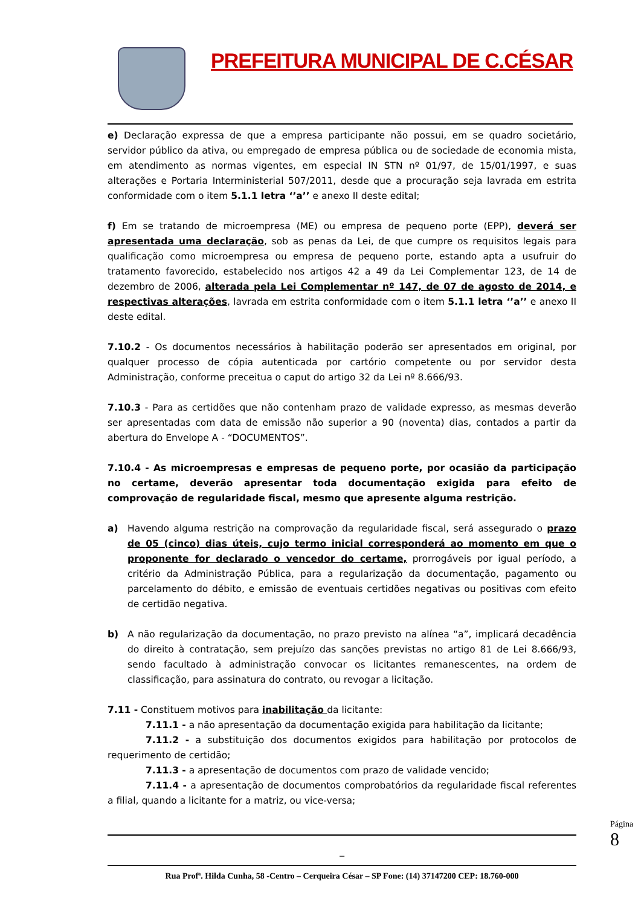PREFEITURA MUNICIPAL DE C.CÉSAR
e) Declaração expressa de que a empresa participante não possui, em se quadro societário, servidor público da ativa, ou empregado de empresa pública ou de sociedade de economia mista, em atendimento as normas vigentes, em especial IN STN nº 01/97, de 15/01/1997, e suas alterações e Portaria Interministerial 507/2011, desde que a procuração seja lavrada em estrita conformidade com o item 5.1.1 letra ‘’a’’ e anexo II deste edital;
f) Em se tratando de microempresa (ME) ou empresa de pequeno porte (EPP), deverá ser apresentada uma declaração, sob as penas da Lei, de que cumpre os requisitos legais para qualificação como microempresa ou empresa de pequeno porte, estando apta a usufruir do tratamento favorecido, estabelecido nos artigos 42 a 49 da Lei Complementar 123, de 14 de dezembro de 2006, alterada pela Lei Complementar nº 147, de 07 de agosto de 2014, e respectivas alterações, lavrada em estrita conformidade com o item 5.1.1 letra ‘’a’’ e anexo II deste edital.
7.10.2 - Os documentos necessários à habilitação poderão ser apresentados em original, por qualquer processo de cópia autenticada por cartório competente ou por servidor desta Administração, conforme preceitua o caput do artigo 32 da Lei nº 8.666/93.
7.10.3 - Para as certidões que não contenham prazo de validade expresso, as mesmas deverão ser apresentadas com data de emissão não superior a 90 (noventa) dias, contados a partir da abertura do Envelope A - “DOCUMENTOS”.
7.10.4 - As microempresas e empresas de pequeno porte, por ocasião da participação no certame, deverão apresentar toda documentação exigida para efeito de comprovação de regularidade fiscal, mesmo que apresente alguma restrição.
a) Havendo alguma restrição na comprovação da regularidade fiscal, será assegurado o prazo de 05 (cinco) dias úteis, cujo termo inicial corresponderá ao momento em que o proponente for declarado o vencedor do certame, prorrogáveis por igual período, a critério da Administração Pública, para a regularização da documentação, pagamento ou parcelamento do débito, e emissão de eventuais certidões negativas ou positivas com efeito de certidão negativa.
b) A não regularização da documentação, no prazo previsto na alínea “a”, implicará decadência do direito à contratação, sem prejuízo das sanções previstas no artigo 81 de Lei 8.666/93, sendo facultado à administração convocar os licitantes remanescentes, na ordem de classificação, para assinatura do contrato, ou revogar a licitação.
7.11 - Constituem motivos para inabilitação da licitante:
7.11.1 - a não apresentação da documentação exigida para habilitação da licitante;
7.11.2 - a substituição dos documentos exigidos para habilitação por protocolos de requerimento de certidão;
7.11.3 - a apresentação de documentos com prazo de validade vencido;
7.11.4 - a apresentação de documentos comprobatórios da regularidade fiscal referentes a filial, quando a licitante for a matriz, ou vice-versa;
_
Rua Profª. Hilda Cunha, 58 -Centro – Cerqueira César – SP Fone: (14) 37147200 CEP: 18.760-000
Página 8